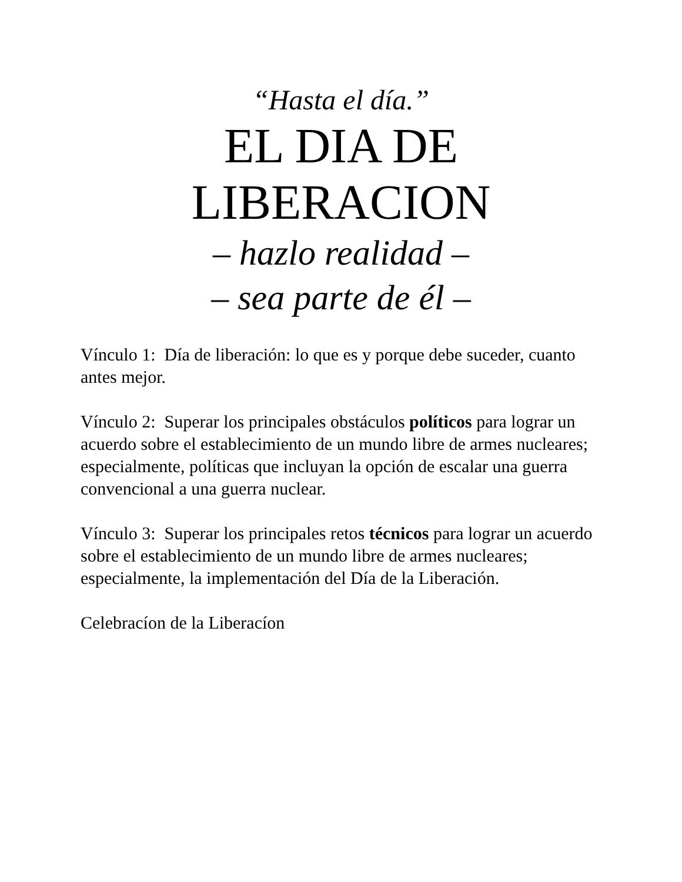“Hasta el día.”
EL DIA DE
LIBERACION
– hazlo realidad –
– sea parte de él –
Vínculo 1: Día de liberación: lo que es y porque debe suceder, cuanto antes mejor.
Vínculo 2: Superar los principales obstáculos políticos para lograr un acuerdo sobre el establecimiento de un mundo libre de armes nucleares; especialmente, políticas que incluyan la opción de escalar una guerra convencional a una guerra nuclear.
Vínculo 3: Superar los principales retos técnicos para lograr un acuerdo sobre el establecimiento de un mundo libre de armes nucleares; especialmente, la implementación del Día de la Liberación.
Celebracíon de la Liberacíon